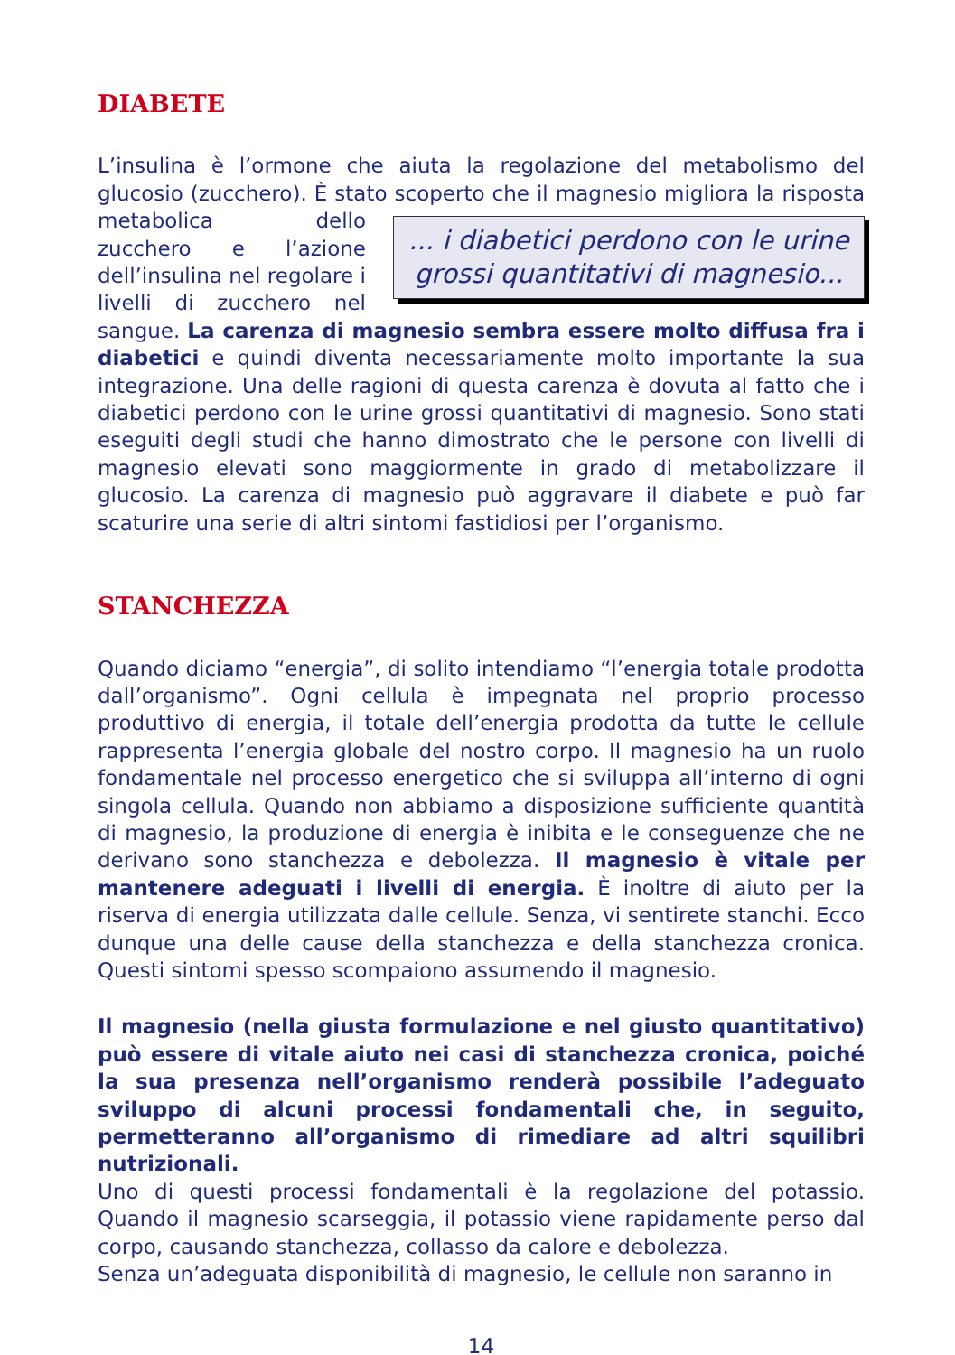DIABETE
L’insulina è l’ormone che aiuta la regolazione del metabolismo del glucosio (zucchero). È stato scoperto che il magnesio migliora la risposta ... i diabetici perdono con le urine grossi quantitativi di magnesio... metabolica dello zucchero e l’azione dell’insulina nel regolare i livelli di zucchero nel sangue. La carenza di magnesio sembra essere molto diffusa fra i diabetici e quindi diventa necessariamente molto importante la sua integrazione. Una delle ragioni di questa carenza è dovuta al fatto che i diabetici perdono con le urine grossi quantitativi di magnesio. Sono stati eseguiti degli studi che hanno dimostrato che le persone con livelli di magnesio elevati sono maggiormente in grado di metabolizzare il glucosio. La carenza di magnesio può aggravare il diabete e può far scaturire una serie di altri sintomi fastidiosi per l’organismo.
STANCHEZZA
Quando diciamo “energia”, di solito intendiamo “l’energia totale prodotta dall’organismo”. Ogni cellula è impegnata nel proprio processo produttivo di energia, il totale dell’energia prodotta da tutte le cellule rappresenta l’energia globale del nostro corpo. Il magnesio ha un ruolo fondamentale nel processo energetico che si sviluppa all’interno di ogni singola cellula. Quando non abbiamo a disposizione sufficiente quantità di magnesio, la produzione di energia è inibita e le conseguenze che ne derivano sono stanchezza e debolezza. Il magnesio è vitale per mantenere adeguati i livelli di energia. È inoltre di aiuto per la riserva di energia utilizzata dalle cellule. Senza, vi sentirete stanchi. Ecco dunque una delle cause della stanchezza e della stanchezza cronica. Questi sintomi spesso scompaiono assumendo il magnesio.
Il magnesio (nella giusta formulazione e nel giusto quantitativo) può essere di vitale aiuto nei casi di stanchezza cronica, poiché la sua presenza nell’organismo renderà possibile l’adeguato sviluppo di alcuni processi fondamentali che, in seguito, permetteranno all’organismo di rimediare ad altri squilibri nutrizionali.
Uno di questi processi fondamentali è la regolazione del potassio. Quando il magnesio scarseggia, il potassio viene rapidamente perso dal corpo, causando stanchezza, collasso da calore e debolezza.
Senza un’adeguata disponibilità di magnesio, le cellule non saranno in
14